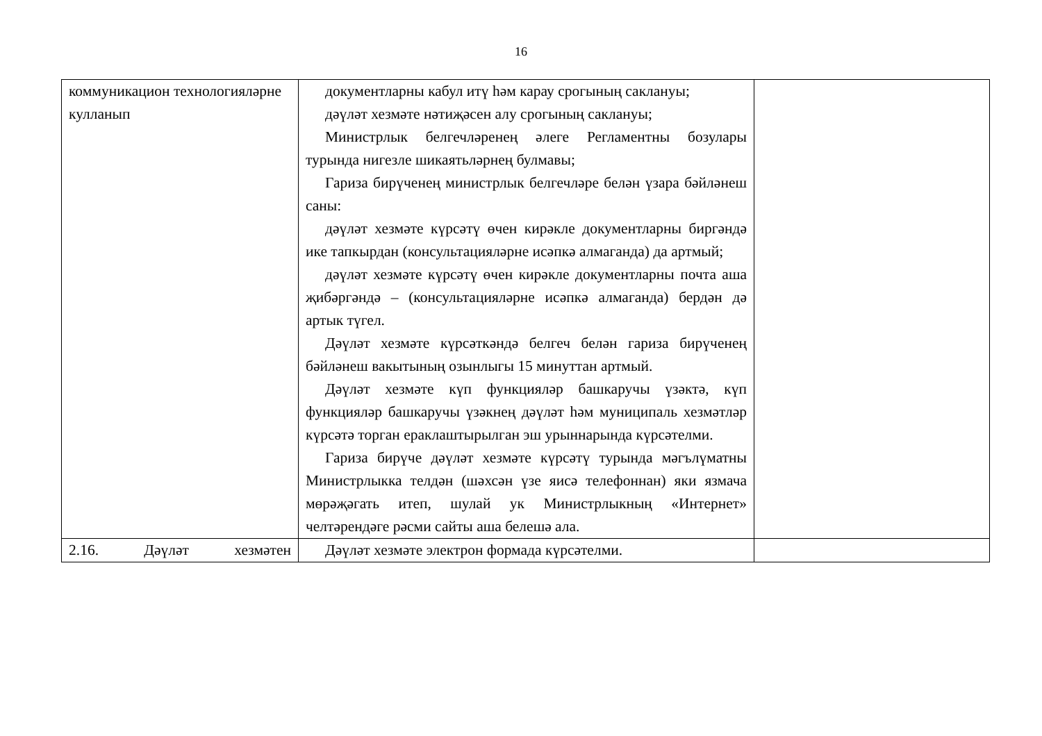16
| коммуникацион технологияләрне кулланып | документларны кабул итү һәм карау срогының саклануы; дәүләт хезмәте нәтиҗәсен алу срогының саклануы; Министрлык белгечләренең әлеге Регламентны бозулары турында нигезле шикаятьләрнең булмавы; Гариза бирүченең министрлык белгечләре белән үзара бәйләнеш саны: дәүләт хезмәте күрсәтү өчен кирәкле документларны биргәндә ике тапкырдан (консультацияләрне исәпкә алмаганда) да артмый; дәүләт хезмәте күрсәтү өчен кирәкле документларны почта аша җибәргәндә – (консультацияләрне исәпкә алмаганда) бердән дә артык түгел. Дәүләт хезмәте күрсәткәндә белгеч белән гариза бирүченең бәйләнеш вакытының озынлыгы 15 минуттан артмый. Дәүләт хезмәте күп функцияләр башкаручы үзәктә, күп функцияләр башкаручы үзәкнең дәүләт һәм муниципаль хезмәтләр күрсәтә торган ераклаштырылган эш урыннарында күрсәтелми. Гариза бирүче дәүләт хезмәте күрсәтү турында мәгълүматны Министрлыкка телдән (шәхсән үзе яисә телефоннан) яки язмача мөрәҗәгать итеп, шулай ук Министрлыкның «Интернет» челтәрендәге рәсми сайты аша белешә ала. | |
| 2.16. Дәүләт хезмәтен | Дәүләт хезмәте электрон формада күрсәтелми. | |